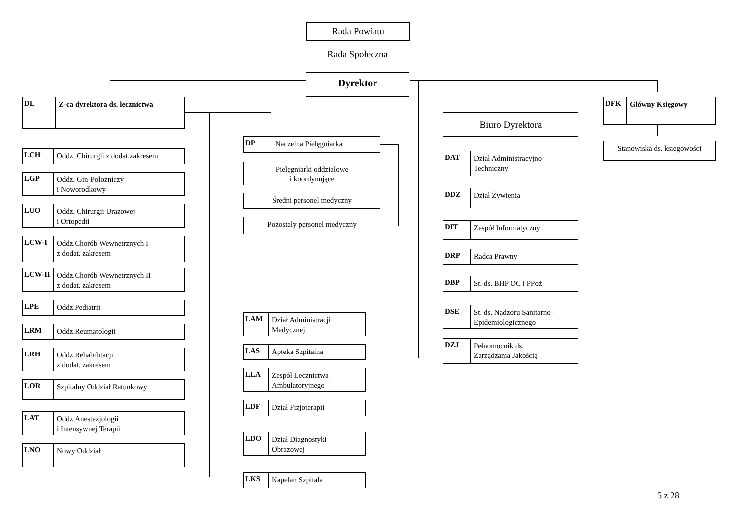Rada Powiatu
Rada Społeczna
Dyrektor
DL Z-ca dyrektora ds. lecznictwa
LCH Oddz. Chirurgii z dodat.zakresem
LGP Oddz. Gin-Położniczy
i Noworodkowy
LUO Oddz. Chirurgii Urazowej
i Ortopedii
LCW-I Oddz.Chorób Wewnętrznych I
z dodat. zakresem
LCW-II Oddz.Chorób Wewnętrznych II
z dodat. zakresem
LPE Oddz.Pediatrii
LRM Oddz.Reumatologii
LRH Oddz.Rehabilitacji
z dodat. zakresem
LOR Szpitalny Oddział Ratunkowy
LAT Oddz.Anestezjologii
i Intensywnej Terapii
LNO Nowy Oddział
DP Naczelna Pielęgniarka
Pielęgniarki oddziałowe
i koordynujące
Średni personel medyczny
Pozostały personel medyczny
LAM Dział Administracji
Medycznej
LAS Apteka Szpitalna
LLA Zespół Lecznictwa
Ambulatoryjnego
LDF Dział Fizjoterapii
LDO Dział Diagnostyki
Obrazowej
LKS Kapelan Szpitala
Biuro Dyrektora
DAT Dział Administracyjno
Techniczny
DDZ Dział Żywienia
DIT Zespół Informatyczny
DRP Radca Prawny
DBP St. ds. BHP OC i PPoż
DSE St. ds. Nadzoru Sanitarno-
Epidemiologicznego
DZJ Pełnomocnik ds.
Zarządzania Jakością
DFK Główny Księgowy
Stanowiska ds. księgowości
5 z 28